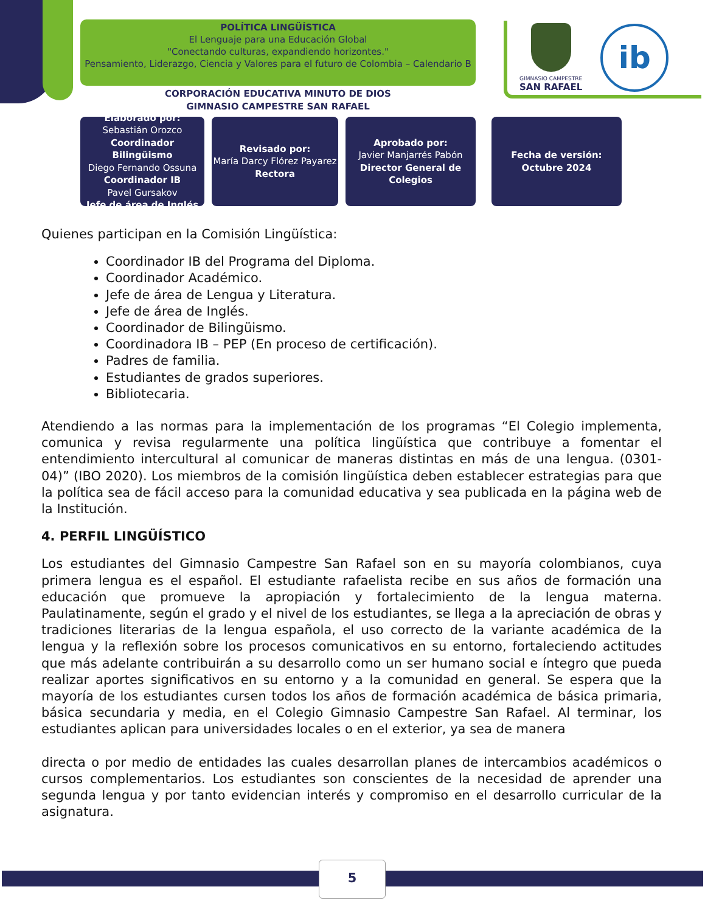POLÍTICA LINGÜÍSTICA
El Lenguaje para una Educación Global
"Conectando culturas, expandiendo horizontes."
Pensamiento, Liderazgo, Ciencia y Valores para el futuro de Colombia – Calendario B
CORPORACIÓN EDUCATIVA MINUTO DE DIOS
GIMNASIO CAMPESTRE SAN RAFAEL
GIMNASIO CAMPESTRE
SAN RAFAEL
ib
Elaborado por:
Sebastián Orozco
Coordinador Bilingüismo
Diego Fernando Ossuna
Coordinador IB
Pavel Gursakov
Jefe de área de Inglés
Revisado por:
María Darcy Flórez Payarez
Rectora
Aprobado por:
Javier Manjarrés Pabón
Director General de Colegios
Fecha de versión:
Octubre 2024
Quienes participan en la Comisión Lingüística:
Coordinador IB del Programa del Diploma.
Coordinador Académico.
Jefe de área de Lengua y Literatura.
Jefe de área de Inglés.
Coordinador de Bilingüismo.
Coordinadora IB – PEP (En proceso de certificación).
Padres de familia.
Estudiantes de grados superiores.
Bibliotecaria.
Atendiendo a las normas para la implementación de los programas “El Colegio implementa, comunica y revisa regularmente una política lingüística que contribuye a fomentar el entendimiento intercultural al comunicar de maneras distintas en más de una lengua. (0301-04)” (IBO 2020). Los miembros de la comisión lingüística deben establecer estrategias para que la política sea de fácil acceso para la comunidad educativa y sea publicada en la página web de la Institución.
4. PERFIL LINGÜÍSTICO
Los estudiantes del Gimnasio Campestre San Rafael son en su mayoría colombianos, cuya primera lengua es el español. El estudiante rafaelista recibe en sus años de formación una educación que promueve la apropiación y fortalecimiento de la lengua materna. Paulatinamente, según el grado y el nivel de los estudiantes, se llega a la apreciación de obras y tradiciones literarias de la lengua española, el uso correcto de la variante académica de la lengua y la reflexión sobre los procesos comunicativos en su entorno, fortaleciendo actitudes que más adelante contribuirán a su desarrollo como un ser humano social e íntegro que pueda realizar aportes significativos en su entorno y a la comunidad en general. Se espera que la mayoría de los estudiantes cursen todos los años de formación académica de básica primaria, básica secundaria y media, en el Colegio Gimnasio Campestre San Rafael. Al terminar, los estudiantes aplican para universidades locales o en el exterior, ya sea de manera
directa o por medio de entidades las cuales desarrollan planes de intercambios académicos o cursos complementarios. Los estudiantes son conscientes de la necesidad de aprender una segunda lengua y por tanto evidencian interés y compromiso en el desarrollo curricular de la asignatura.
5